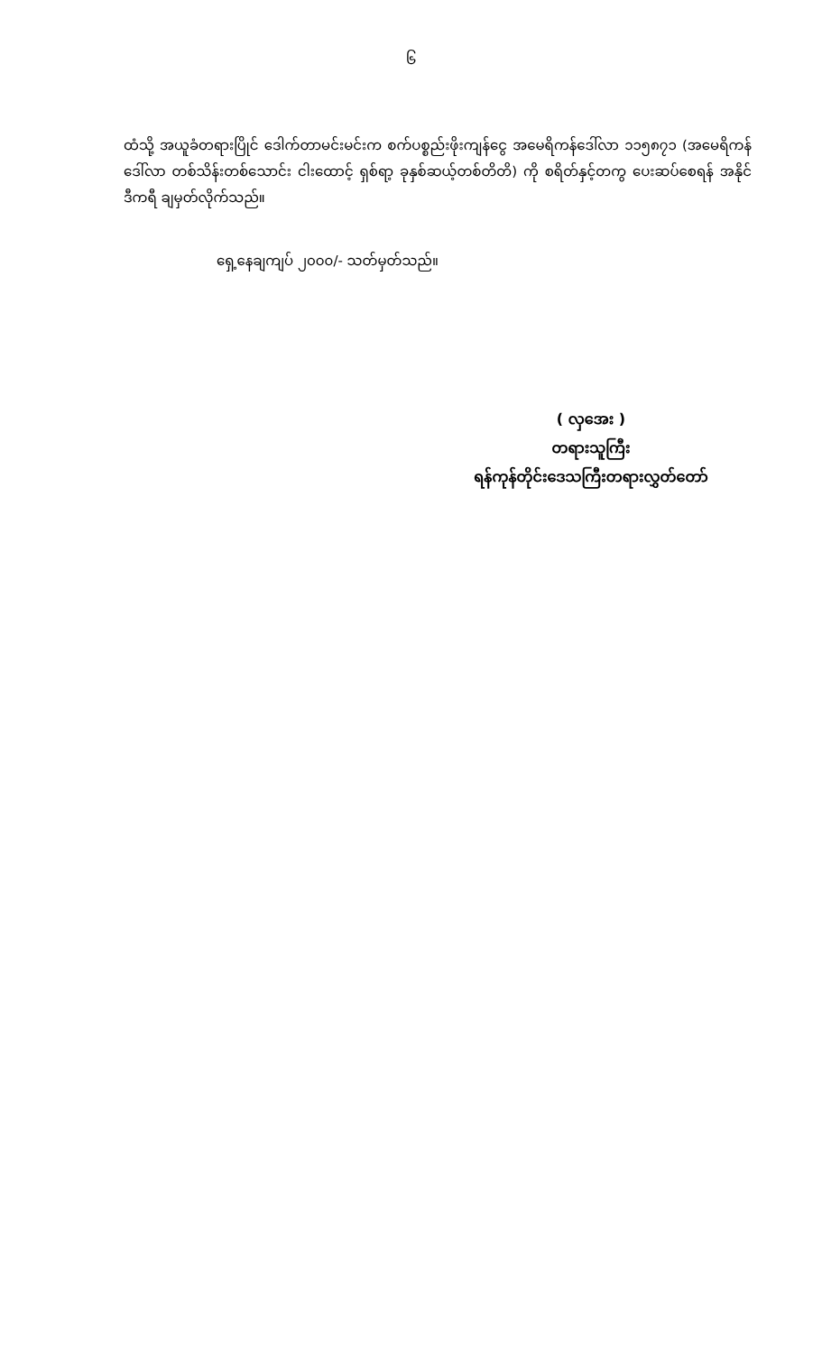၆
ထံသို့ အယူခံတရားပြိုင် ဒေါက်တာမင်းမင်းက စက်ပစ္စည်းဖိုးကျန်ငွေ အမေရိကန်ဒေါ်လာ ၁၁၅၈၇၁ (အမေရိကန်ဒေါ်လာ တစ်သိန်းတစ်သောင်း ငါးထောင့် ရှစ်ရာ့ ခုနှစ်ဆယ့်တစ်တိတိ) ကို စရိတ်နှင့်တကွ ပေးဆပ်စေရန် အနိုင်ဒီကရီ ချမှတ်လိုက်သည်။
ရှေ့နေချကျပ် ၂၀၀၀/- သတ်မှတ်သည်။
( လှအေး )
တရားသူကြီး
ရန်ကုန်တိုင်းဒေသကြီးတရားလွှတ်တော်